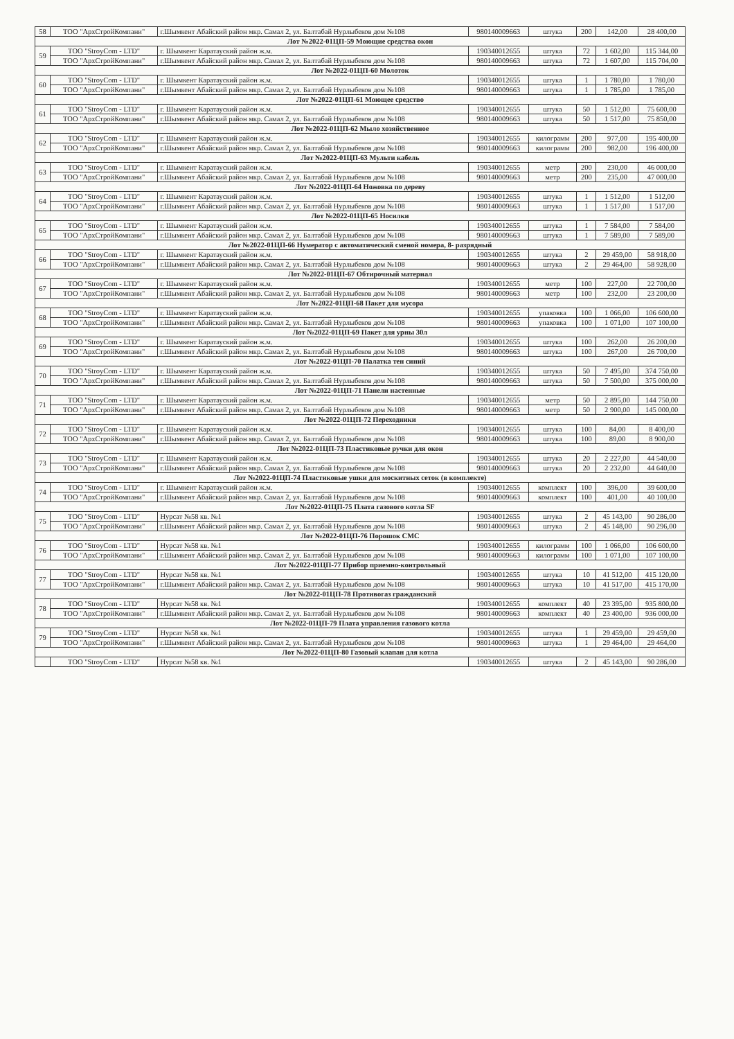| 58 | ТОО "АрхСтройКомпани" | г.Шымкент Абайский район мкр. Самал 2, ул. Балтабай Нурлыбеков дом №108 | 980140009663 | штука | 200 | 142,00 | 28 400,00 |
| Лот №2022-01ЦП-59 Моющие средства окон | | | | | | | |
| 59 | ТОО "StroyCom - LTD" | г. Шымкент Каратауский район ж.м. | 190340012655 | штука | 72 | 1 602,00 | 115 344,00 |
| | ТОО "АрхСтройКомпани" | г.Шымкент Абайский район мкр. Самал 2, ул. Балтабай Нурлыбеков дом №108 | 980140009663 | штука | 72 | 1 607,00 | 115 704,00 |
| Лот №2022-01ЦП-60 Молоток | | | | | | | |
| 60 | ТОО "StroyCom - LTD" | г. Шымкент Каратауский район ж.м. | 190340012655 | штука | 1 | 1 780,00 | 1 780,00 |
| | ТОО "АрхСтройКомпани" | г.Шымкент Абайский район мкр. Самал 2, ул. Балтабай Нурлыбеков дом №108 | 980140009663 | штука | 1 | 1 785,00 | 1 785,00 |
| Лот №2022-01ЦП-61 Моющее средство | | | | | | | |
| 61 | ТОО "StroyCom - LTD" | г. Шымкент Каратауский район ж.м. | 190340012655 | штука | 50 | 1 512,00 | 75 600,00 |
| | ТОО "АрхСтройКомпани" | г.Шымкент Абайский район мкр. Самал 2, ул. Балтабай Нурлыбеков дом №108 | 980140009663 | штука | 50 | 1 517,00 | 75 850,00 |
| Лот №2022-01ЦП-62 Мыло хозяйственное | | | | | | | |
| 62 | ТОО "StroyCom - LTD" | г. Шымкент Каратауский район ж.м. | 190340012655 | килограмм | 200 | 977,00 | 195 400,00 |
| | ТОО "АрхСтройКомпани" | г.Шымкент Абайский район мкр. Самал 2, ул. Балтабай Нурлыбеков дом №108 | 980140009663 | килограмм | 200 | 982,00 | 196 400,00 |
| Лот №2022-01ЦП-63 Мульти кабель | | | | | | | |
| 63 | ТОО "StroyCom - LTD" | г. Шымкент Каратауский район ж.м. | 190340012655 | метр | 200 | 230,00 | 46 000,00 |
| | ТОО "АрхСтройКомпани" | г.Шымкент Абайский район мкр. Самал 2, ул. Балтабай Нурлыбеков дом №108 | 980140009663 | метр | 200 | 235,00 | 47 000,00 |
| Лот №2022-01ЦП-64 Ножовка по дереву | | | | | | | |
| 64 | ТОО "StroyCom - LTD" | г. Шымкент Каратауский район ж.м. | 190340012655 | штука | 1 | 1 512,00 | 1 512,00 |
| | ТОО "АрхСтройКомпани" | г.Шымкент Абайский район мкр. Самал 2, ул. Балтабай Нурлыбеков дом №108 | 980140009663 | штука | 1 | 1 517,00 | 1 517,00 |
| Лот №2022-01ЦП-65 Носилки | | | | | | | |
| 65 | ТОО "StroyCom - LTD" | г. Шымкент Каратауский район ж.м. | 190340012655 | штука | 1 | 7 584,00 | 7 584,00 |
| | ТОО "АрхСтройКомпани" | г.Шымкент Абайский район мкр. Самал 2, ул. Балтабай Нурлыбеков дом №108 | 980140009663 | штука | 1 | 7 589,00 | 7 589,00 |
| Лот №2022-01ЦП-66 Нумератор с автоматический сменой номера, 8- разрядный | | | | | | | |
| 66 | ТОО "StroyCom - LTD" | г. Шымкент Каратауский район ж.м. | 190340012655 | штука | 2 | 29 459,00 | 58 918,00 |
| | ТОО "АрхСтройКомпани" | г.Шымкент Абайский район мкр. Самал 2, ул. Балтабай Нурлыбеков дом №108 | 980140009663 | штука | 2 | 29 464,00 | 58 928,00 |
| Лот №2022-01ЦП-67 Обтирочный материал | | | | | | | |
| 67 | ТОО "StroyCom - LTD" | г. Шымкент Каратауский район ж.м. | 190340012655 | метр | 100 | 227,00 | 22 700,00 |
| | ТОО "АрхСтройКомпани" | г.Шымкент Абайский район мкр. Самал 2, ул. Балтабай Нурлыбеков дом №108 | 980140009663 | метр | 100 | 232,00 | 23 200,00 |
| Лот №2022-01ЦП-68 Пакет для мусора | | | | | | | |
| 68 | ТОО "StroyCom - LTD" | г. Шымкент Каратауский район ж.м. | 190340012655 | упаковка | 100 | 1 066,00 | 106 600,00 |
| | ТОО "АрхСтройКомпани" | г.Шымкент Абайский район мкр. Самал 2, ул. Балтабай Нурлыбеков дом №108 | 980140009663 | упаковка | 100 | 1 071,00 | 107 100,00 |
| Лот №2022-01ЦП-69 Пакет для урны 30л | | | | | | | |
| 69 | ТОО "StroyCom - LTD" | г. Шымкент Каратауский район ж.м. | 190340012655 | штука | 100 | 262,00 | 26 200,00 |
| | ТОО "АрхСтройКомпани" | г.Шымкент Абайский район мкр. Самал 2, ул. Балтабай Нурлыбеков дом №108 | 980140009663 | штука | 100 | 267,00 | 26 700,00 |
| Лот №2022-01ЦП-70 Палатка тен синий | | | | | | | |
| 70 | ТОО "StroyCom - LTD" | г. Шымкент Каратауский район ж.м. | 190340012655 | штука | 50 | 7 495,00 | 374 750,00 |
| | ТОО "АрхСтройКомпани" | г.Шымкент Абайский район мкр. Самал 2, ул. Балтабай Нурлыбеков дом №108 | 980140009663 | штука | 50 | 7 500,00 | 375 000,00 |
| Лот №2022-01ЦП-71 Панели настенные | | | | | | | |
| 71 | ТОО "StroyCom - LTD" | г. Шымкент Каратауский район ж.м. | 190340012655 | метр | 50 | 2 895,00 | 144 750,00 |
| | ТОО "АрхСтройКомпани" | г.Шымкент Абайский район мкр. Самал 2, ул. Балтабай Нурлыбеков дом №108 | 980140009663 | метр | 50 | 2 900,00 | 145 000,00 |
| Лот №2022-01ЦП-72 Переходники | | | | | | | |
| 72 | ТОО "StroyCom - LTD" | г. Шымкент Каратауский район ж.м. | 190340012655 | штука | 100 | 84,00 | 8 400,00 |
| | ТОО "АрхСтройКомпани" | г.Шымкент Абайский район мкр. Самал 2, ул. Балтабай Нурлыбеков дом №108 | 980140009663 | штука | 100 | 89,00 | 8 900,00 |
| Лот №2022-01ЦП-73 Пластиковые ручки для окон | | | | | | | |
| 73 | ТОО "StroyCom - LTD" | г. Шымкент Каратауский район ж.м. | 190340012655 | штука | 20 | 2 227,00 | 44 540,00 |
| | ТОО "АрхСтройКомпани" | г.Шымкент Абайский район мкр. Самал 2, ул. Балтабай Нурлыбеков дом №108 | 980140009663 | штука | 20 | 2 232,00 | 44 640,00 |
| Лот №2022-01ЦП-74 Пластиковые ушки для москитных сеток (в комплекте) | | | | | | | |
| 74 | ТОО "StroyCom - LTD" | г. Шымкент Каратауский район ж.м. | 190340012655 | комплект | 100 | 396,00 | 39 600,00 |
| | ТОО "АрхСтройКомпани" | г.Шымкент Абайский район мкр. Самал 2, ул. Балтабай Нурлыбеков дом №108 | 980140009663 | комплект | 100 | 401,00 | 40 100,00 |
| Лот №2022-01ЦП-75 Плата газового котла SF | | | | | | | |
| 75 | ТОО "StroyCom - LTD" | Нурсат №58 кв. №1 | 190340012655 | штука | 2 | 45 143,00 | 90 286,00 |
| | ТОО "АрхСтройКомпани" | г.Шымкент Абайский район мкр. Самал 2, ул. Балтабай Нурлыбеков дом №108 | 980140009663 | штука | 2 | 45 148,00 | 90 296,00 |
| Лот №2022-01ЦП-76 Порошок СМС | | | | | | | |
| 76 | ТОО "StroyCom - LTD" | Нурсат №58 кв. №1 | 190340012655 | килограмм | 100 | 1 066,00 | 106 600,00 |
| | ТОО "АрхСтройКомпани" | г.Шымкент Абайский район мкр. Самал 2, ул. Балтабай Нурлыбеков дом №108 | 980140009663 | килограмм | 100 | 1 071,00 | 107 100,00 |
| Лот №2022-01ЦП-77 Прибор приемно-контрольный | | | | | | | |
| 77 | ТОО "StroyCom - LTD" | Нурсат №58 кв. №1 | 190340012655 | штука | 10 | 41 512,00 | 415 120,00 |
| | ТОО "АрхСтройКомпани" | г.Шымкент Абайский район мкр. Самал 2, ул. Балтабай Нурлыбеков дом №108 | 980140009663 | штука | 10 | 41 517,00 | 415 170,00 |
| Лот №2022-01ЦП-78 Противогаз гражданский | | | | | | | |
| 78 | ТОО "StroyCom - LTD" | Нурсат №58 кв. №1 | 190340012655 | комплект | 40 | 23 395,00 | 935 800,00 |
| | ТОО "АрхСтройКомпани" | г.Шымкент Абайский район мкр. Самал 2, ул. Балтабай Нурлыбеков дом №108 | 980140009663 | комплект | 40 | 23 400,00 | 936 000,00 |
| Лот №2022-01ЦП-79 Плата управления газового котла | | | | | | | |
| 79 | ТОО "StroyCom - LTD" | Нурсат №58 кв. №1 | 190340012655 | штука | 1 | 29 459,00 | 29 459,00 |
| | ТОО "АрхСтройКомпани" | г.Шымкент Абайский район мкр. Самал 2, ул. Балтабай Нурлыбеков дом №108 | 980140009663 | штука | 1 | 29 464,00 | 29 464,00 |
| Лот №2022-01ЦП-80 Газовый клапан для котла | | | | | | | |
| | ТОО "StroyCom - LTD" | Нурсат №58 кв. №1 | 190340012655 | штука | 2 | 45 143,00 | 90 286,00 |